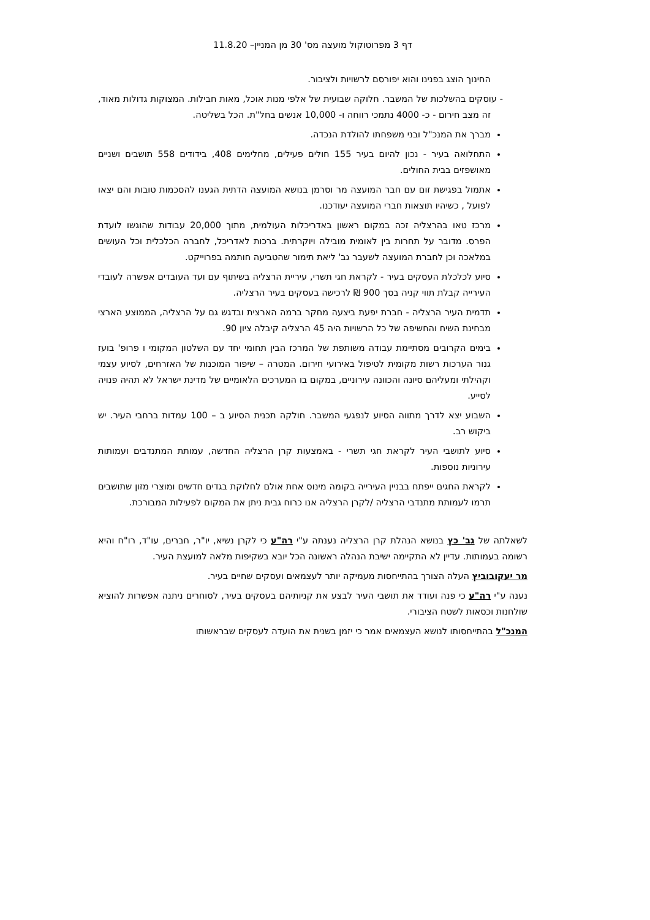דף 3 מפרוטוקול מועצה מס' 30 מן המניין– 11.8.20
החינוך הוצג בפנינו והוא יפורסם לרשויות ולציבור.
- עוסקים בהשלכות של המשבר. חלוקה שבועית של אלפי מנות אוכל, מאות חבילות. המצוקות גדולות מאוד, זה מצב חירום - כ- 4000 נתמכי רווחה ו- 10,000 אנשים בחל"ת. הכל בשליטה.
מברך את המנכ"ל ובני משפחתו להולדת הנכדה.
התחלואה בעיר - נכון להיום בעיר 155 חולים פעילים, מחלימים 408, בידודים 558 תושבים ושניים מאושפזים בבית החולים.
אתמול בפגישת זום עם חבר המועצה מר וסרמן בנושא המועצה הדתית הגענו להסכמות טובות והם יצאו לפועל , כשיהיו תוצאות חברי המועצה יעודכנו.
מרכז טאו בהרצליה זכה במקום ראשון באדריכלות העולמית, מתוך 20,000 עבודות שהוגשו לועדת הפרס. מדובר על תחרות בין לאומית מובילה ויוקרתית. ברכות לאדריכל, לחברה הכלכלית וכל העושים במלאכה וכן לחברת המועצה לשעבר גב' ליאת תימור שהטביעה חותמה בפרוייקט.
סיוע לכלכלת העסקים בעיר - לקראת חגי תשרי, עיריית הרצליה בשיתוף עם ועד העובדים אפשרה לעובדי העירייה קבלת תווי קניה בסך 900 ₪ לרכישה בעסקים בעיר הרצליה.
תדמית העיר הרצליה - חברת יפעת ביצעה מחקר ברמה הארצית ובדגש גם על הרצליה, הממוצע הארצי מבחינת השיח והחשיפה של כל הרשויות היה 45 הרצליה קיבלה ציון 90.
בימים הקרובים מסתיימת עבודה משותפת של המרכז הבין תחומי יחד עם השלטון המקומי ו פרופ' בועז גנור הערכות רשות מקומית לטיפול באירועי חירום. המטרה – שיפור המוכנות של האזרחים, לסיוע עצמי וקהילתי ומעליהם סיונה והכוונה עירוניים, במקום בו המערכים הלאומיים של מדינת ישראל לא תהיה פנויה לסייע.
השבוע יצא לדרך מתווה הסיוע לנפגעי המשבר. חולקה תכנית הסיוע ב – 100 עמדות ברחבי העיר. יש ביקוש רב.
סיוע לתושבי העיר לקראת חגי תשרי - באמצעות קרן הרצליה החדשה, עמותת המתנדבים ועמותות עירוניות נוספות.
לקראת החגים ייפתח בבניין העירייה בקומה מינוס אחת אולם לחלוקת בגדים חדשים ומוצרי מזון שתושבים תרמו לעמותת מתנדבי הרצליה /לקרן הרצליה אנו כרוח גבית ניתן את המקום לפעילות המבורכת.
לשאלתה של גב' כץ בנושא הנהלת קרן הרצליה נענתה ע"י רה"ע כי לקרן נשיא, יו"ר, חברים, עו"ד, רו"ח והיא רשומה בעמותות. עדיין לא התקיימה ישיבת הנהלה ראשונה הכל יובא בשקיפות מלאה למועצת העיר.
מר יעקובוביץ העלה הצורך בהתייחסות מעמיקה יותר לעצמאים ועסקים שחיים בעיר.
נענה ע"י רה"ע כי פנה ועודד את תושבי העיר לבצע את קניותיהם בעסקים בעיר, לסוחרים ניתנה אפשרות להוציא שולחנות וכסאות לשטח הציבורי.
המנכ"ל בהתייחסותו לנושא העצמאים אמר כי יזמן בשנית את הועדה לעסקים שבראשותו